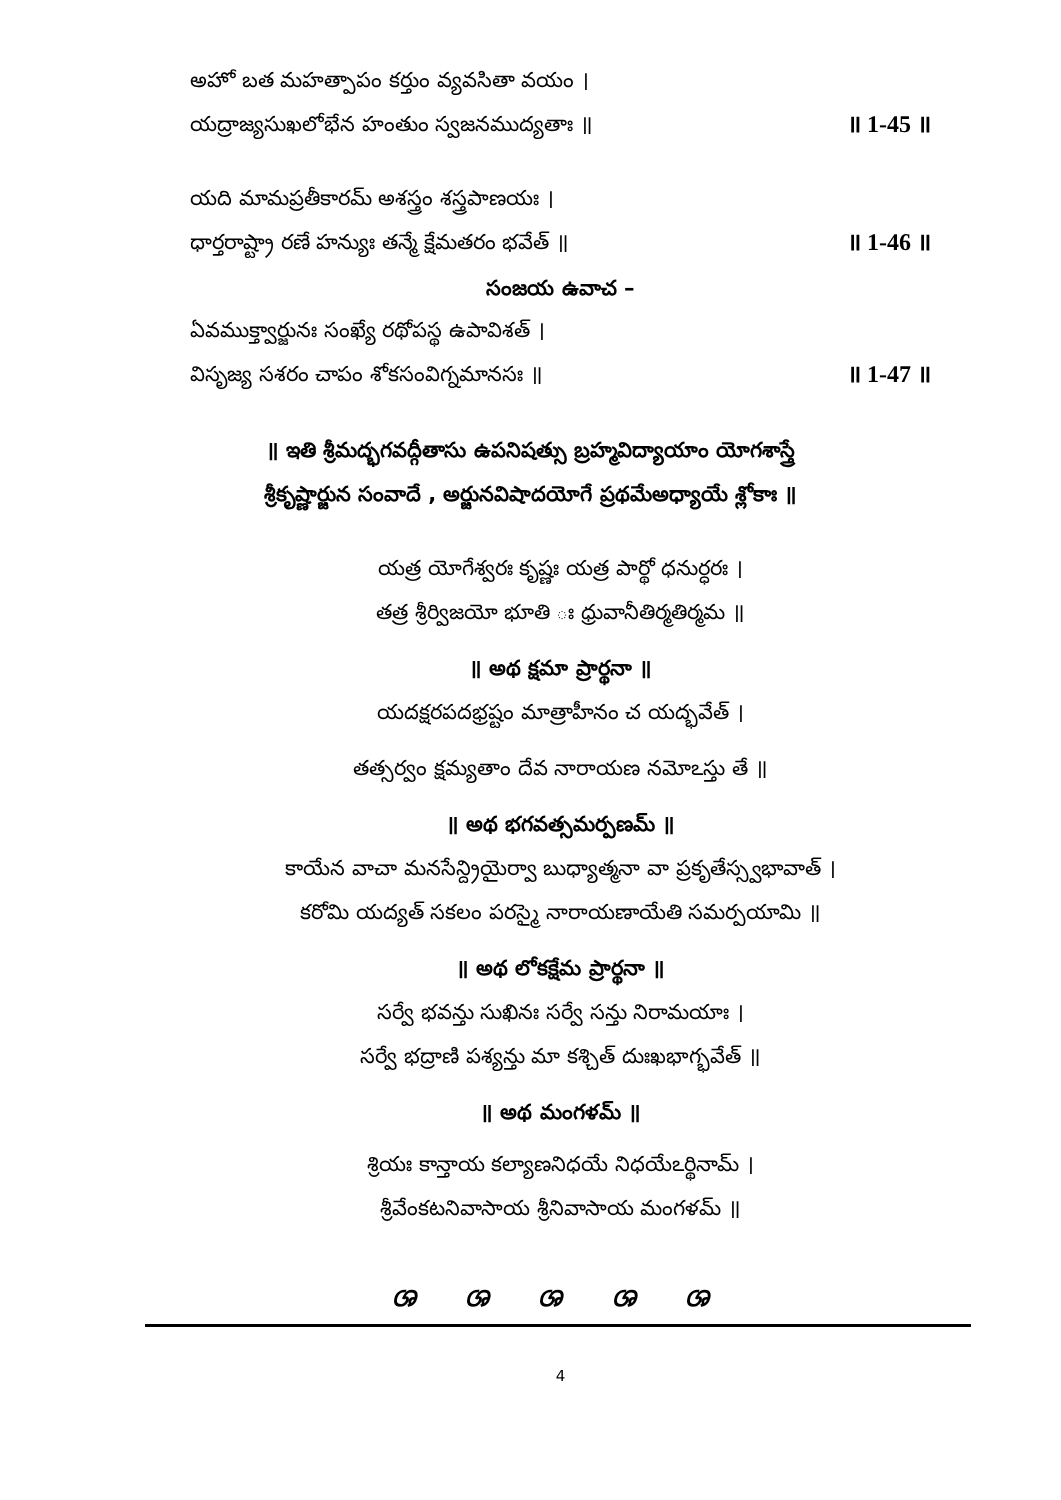అహో బత మహత్పాపం కర్తుం వ్యవసితా వయం ।
యద్రాజ్యసుఖలోభేన హంతుం స్వజనముద్యతాః ॥ ॥ 1-45 ॥
యది మామప్రతీకారమ్ అశస్త్రం శస్త్రపాణయః ।
ధార్తరాష్ట్రా రణే హన్యుః తన్మే క్షేమతరం భవేత్ ॥ ॥ 1-46 ॥
సంజయ ఉవాచ –
ఏవముక్త్వార్జునః సంఖ్యే రథోపస్థ ఉపావిశత్ ।
విసృజ్య సశరం చాపం శోకసంవిగ్నమానసః ॥ ॥ 1-47 ॥
॥ ఇతి శ్రీమద్భగవద్గీతాసు ఉపనిషత్సు బ్రహ్మవిద్యాయాం యోగశాస్త్రే
శ్రీకృష్ణార్జున సంవాదే , అర్జునవిషాదయోగే ప్రథమేఅధ్యాయే శ్లోకాః ॥
యత్ర యోగేశ్వరః కృష్ణః యత్ర పార్థో ధనుర్ధరః ।
తత్ర శ్రీర్విజయో భూతి ః ధ్రువానీతిర్మతిర్మమ ॥
॥ అథ క్షమా ప్రార్థనా ॥
యదక్షరపదభ్రష్టం మాత్రాహీనం చ యద్భవేత్ ।
తత్సర్వం క్షమ్యతాం దేవ నారాయణ నమోఽస్తు తే ॥
॥ అథ భగవత్సమర్పణమ్ ॥
కాయేన వాచా మనసేన్ద్రియైర్వా బుధ్యాత్మనా వా ప్రకృతేస్స్వభావాత్ ।
కరోమి యద్యత్ సకలం పరస్మై నారాయణాయేతి సమర్పయామి ॥
॥ అథ లోకక్షేమ ప్రార్థనా ॥
సర్వే భవన్తు సుఖినః సర్వే సన్తు నిరామయాః ।
సర్వే భద్రాణి పశ్యన్తు మా కశ్చిత్ దుఃఖభాగ్భవేత్ ॥
॥ అథ మంగళమ్ ॥
శ్రియః కాన్తాయ కల్యాణనిధయే నిధయేఽర్థినామ్ ।
శ్రీవేంకటనివాసాయ శ్రీనివాసాయ మంగళమ్ ॥
ශ ශ ශ ශ ශ
4